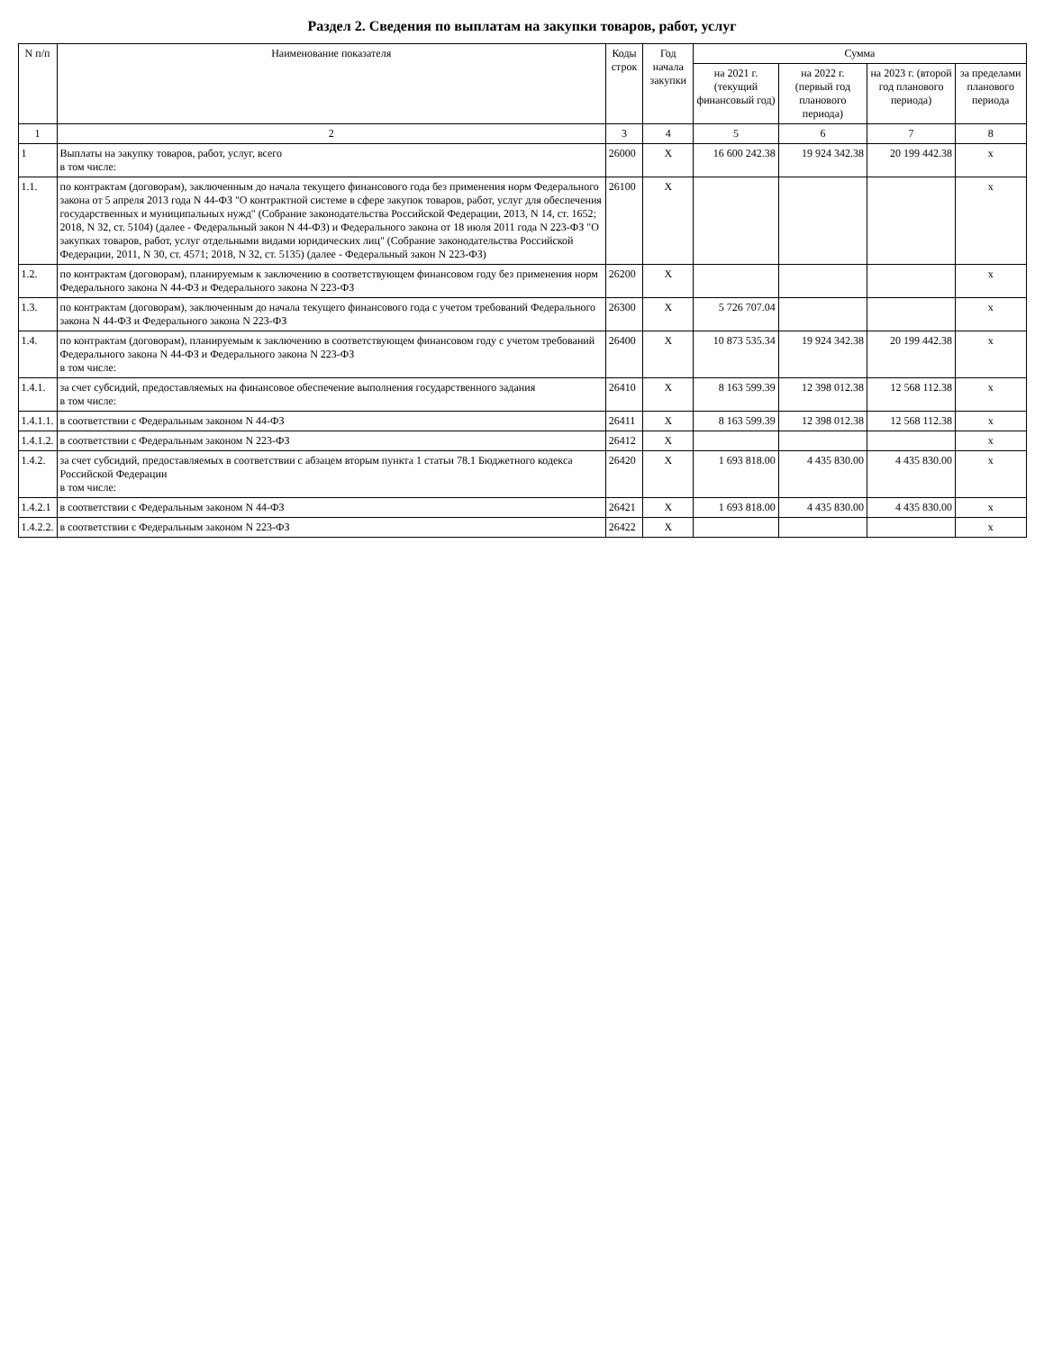Раздел 2. Сведения по выплатам на закупки товаров, работ, услуг
| N п/п | Наименование показателя | Коды строк | Год начала закупки | Сумма | | | |
| --- | --- | --- | --- | --- | --- | --- | --- |
| | | | | на 2021 г. (текущий финансовый год) | на 2022 г. (первый год планового периода) | на 2023 г. (второй год планового периода) | за пределами планового периода |
| 1 | 2 | 3 | 4 | 5 | 6 | 7 | 8 |
| 1 | Выплаты на закупку товаров, работ, услуг, всего в том числе: | 26000 | Х | 16 600 242.38 | 19 924 342.38 | 20 199 442.38 | х |
| 1.1. | по контрактам (договорам), заключенным до начала текущего финансового года без применения норм Федерального закона от 5 апреля 2013 года N 44-ФЗ "О контрактной системе в сфере закупок товаров, работ, услуг для обеспечения государственных и муниципальных нужд" (Собрание законодательства Российской Федерации, 2013, N 14, ст. 1652; 2018, N 32, ст. 5104) (далее - Федеральный закон N 44-ФЗ) и Федерального закона от 18 июля 2011 года N 223-ФЗ "О закупках товаров, работ, услуг отдельными видами юридических лиц" (Собрание законодательства Российской Федерации, 2011, N 30, ст. 4571; 2018, N 32, ст. 5135) (далее - Федеральный закон N 223-ФЗ) | 26100 | Х | | | | х |
| 1.2. | по контрактам (договорам), планируемым к заключению в соответствующем финансовом году без применения норм Федерального закона N 44-ФЗ и Федерального закона N 223-ФЗ | 26200 | Х | | | | х |
| 1.3. | по контрактам (договорам), заключенным до начала текущего финансового года с учетом требований Федерального закона N 44-ФЗ и Федерального закона N 223-ФЗ | 26300 | Х | 5 726 707.04 | | | х |
| 1.4. | по контрактам (договорам), планируемым к заключению в соответствующем финансовом году с учетом требований Федерального закона N 44-ФЗ и Федерального закона N 223-ФЗ в том числе: | 26400 | Х | 10 873 535.34 | 19 924 342.38 | 20 199 442.38 | х |
| 1.4.1. | за счет субсидий, предоставляемых на финансовое обеспечение выполнения государственного задания в том числе: | 26410 | Х | 8 163 599.39 | 12 398 012.38 | 12 568 112.38 | х |
| 1.4.1.1. | в соответствии с Федеральным законом N 44-ФЗ | 26411 | Х | 8 163 599.39 | 12 398 012.38 | 12 568 112.38 | х |
| 1.4.1.2. | в соответствии с Федеральным законом N 223-ФЗ | 26412 | Х | | | | х |
| 1.4.2. | за счет субсидий, предоставляемых в соответствии с абзацем вторым пункта 1 статьи 78.1 Бюджетного кодекса Российской Федерации в том числе: | 26420 | Х | 1 693 818.00 | 4 435 830.00 | 4 435 830.00 | х |
| 1.4.2.1 | в соответствии с Федеральным законом N 44-ФЗ | 26421 | Х | 1 693 818.00 | 4 435 830.00 | 4 435 830.00 | х |
| 1.4.2.2. | в соответствии с Федеральным законом N 223-ФЗ | 26422 | Х | | | | х |